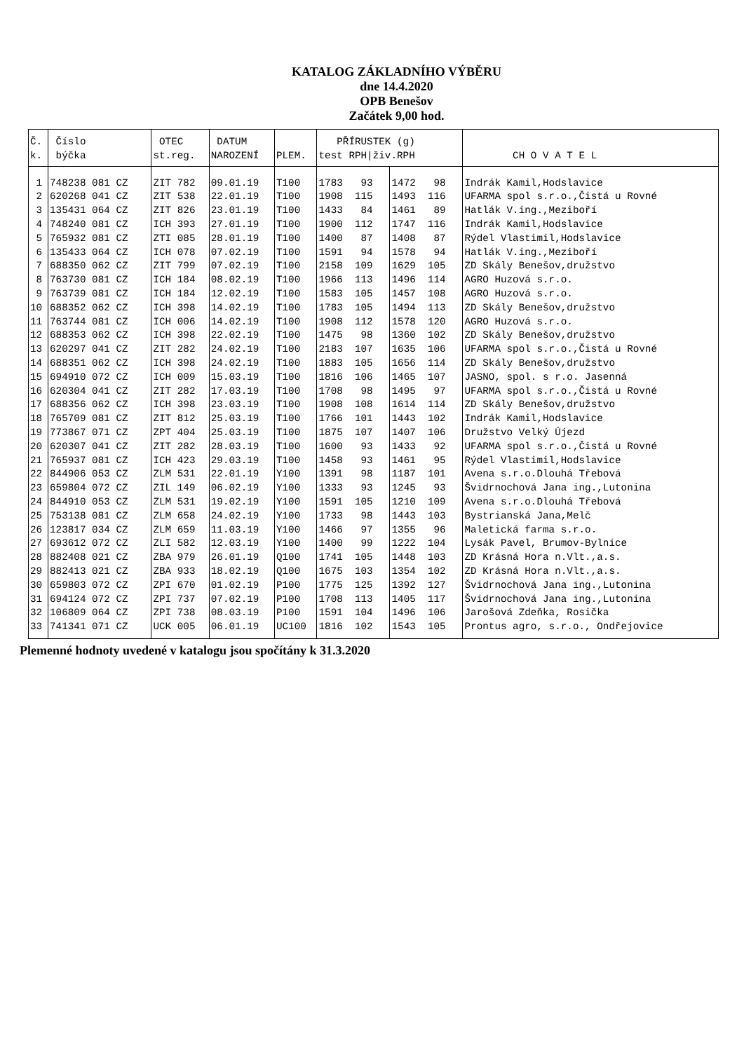KATALOG ZÁKLADNÍHO VÝBĚRU
dne 14.4.2020
OPB Benešov
Začátek 9,00 hod.
| Č. k. | Číslo býčka | OTEC st.reg. | DATUM NAROZENÍ | PLEM. | PŘÍRUSTEK (g) test RPH/živ.RPH | | CH O V A T E L |
| --- | --- | --- | --- | --- | --- | --- | --- |
| 1 | 748238 081 CZ | ZIT 782 | 09.01.19 | T100 | 1783 93 | 1472 98 | Indrák Kamil,Hodslavice |
| 2 | 620268 041 CZ | ZIT 538 | 22.01.19 | T100 | 1908 115 | 1493 116 | UFARMA spol s.r.o.,Čistá u Rovné |
| 3 | 135431 064 CZ | ZIT 826 | 23.01.19 | T100 | 1433 84 | 1461 89 | Hatlák V.ing.,Meziboří |
| 4 | 748240 081 CZ | ICH 393 | 27.01.19 | T100 | 1900 112 | 1747 116 | Indrák Kamil,Hodslavice |
| 5 | 765932 081 CZ | ZTI 085 | 28.01.19 | T100 | 1400 87 | 1408 87 | Rýdel Vlastimil,Hodslavice |
| 6 | 135433 064 CZ | ICH 078 | 07.02.19 | T100 | 1591 94 | 1578 94 | Hatlák V.ing.,Meziboří |
| 7 | 688350 062 CZ | ZIT 799 | 07.02.19 | T100 | 2158 109 | 1629 105 | ZD Skály Benešov,družstvo |
| 8 | 763730 081 CZ | ICH 184 | 08.02.19 | T100 | 1966 113 | 1496 114 | AGRO Huzová s.r.o. |
| 9 | 763739 081 CZ | ICH 184 | 12.02.19 | T100 | 1583 105 | 1457 108 | AGRO Huzová s.r.o. |
| 10 | 688352 062 CZ | ICH 398 | 14.02.19 | T100 | 1783 105 | 1494 113 | ZD Skály Benešov,družstvo |
| 11 | 763744 081 CZ | ICH 006 | 14.02.19 | T100 | 1908 112 | 1578 120 | AGRO Huzová s.r.o. |
| 12 | 688353 062 CZ | ICH 398 | 22.02.19 | T100 | 1475 98 | 1360 102 | ZD Skály Benešov,družstvo |
| 13 | 620297 041 CZ | ZIT 282 | 24.02.19 | T100 | 2183 107 | 1635 106 | UFARMA spol s.r.o.,Čistá u Rovné |
| 14 | 688351 062 CZ | ICH 398 | 24.02.19 | T100 | 1883 105 | 1656 114 | ZD Skály Benešov,družstvo |
| 15 | 694910 072 CZ | ICH 009 | 15.03.19 | T100 | 1816 106 | 1465 107 | JASNO, spol. s r.o. Jasenná |
| 16 | 620304 041 CZ | ZIT 282 | 17.03.19 | T100 | 1708 98 | 1495 97 | UFARMA spol s.r.o.,Čistá u Rovné |
| 17 | 688356 062 CZ | ICH 398 | 23.03.19 | T100 | 1908 108 | 1614 114 | ZD Skály Benešov,družstvo |
| 18 | 765709 081 CZ | ZIT 812 | 25.03.19 | T100 | 1766 101 | 1443 102 | Indrák Kamil,Hodslavice |
| 19 | 773867 071 CZ | ZPT 404 | 25.03.19 | T100 | 1875 107 | 1407 106 | Družstvo Velký Újezd |
| 20 | 620307 041 CZ | ZIT 282 | 28.03.19 | T100 | 1600 93 | 1433 92 | UFARMA spol s.r.o.,Čistá u Rovné |
| 21 | 765937 081 CZ | ICH 423 | 29.03.19 | T100 | 1458 93 | 1461 95 | Rýdel Vlastimil,Hodslavice |
| 22 | 844906 053 CZ | ZLM 531 | 22.01.19 | Y100 | 1391 98 | 1187 101 | Avena s.r.o.Dlouhá Třebová |
| 23 | 659804 072 CZ | ZIL 149 | 06.02.19 | Y100 | 1333 93 | 1245 93 | Švidrnochová Jana ing.,Lutonina |
| 24 | 844910 053 CZ | ZLM 531 | 19.02.19 | Y100 | 1591 105 | 1210 109 | Avena s.r.o.Dlouhá Třebová |
| 25 | 753138 081 CZ | ZLM 658 | 24.02.19 | Y100 | 1733 98 | 1443 103 | Bystrianská Jana,Melč |
| 26 | 123817 034 CZ | ZLM 659 | 11.03.19 | Y100 | 1466 97 | 1355 96 | Maletická farma s.r.o. |
| 27 | 693612 072 CZ | ZLI 582 | 12.03.19 | Y100 | 1400 99 | 1222 104 | Lysák Pavel, Brumov-Bylnice |
| 28 | 882408 021 CZ | ZBA 979 | 26.01.19 | Q100 | 1741 105 | 1448 103 | ZD Krásná Hora n.Vlt.,a.s. |
| 29 | 882413 021 CZ | ZBA 933 | 18.02.19 | Q100 | 1675 103 | 1354 102 | ZD Krásná Hora n.Vlt.,a.s. |
| 30 | 659803 072 CZ | ZPI 670 | 01.02.19 | P100 | 1775 125 | 1392 127 | Švidrnochová Jana ing.,Lutonina |
| 31 | 694124 072 CZ | ZPI 737 | 07.02.19 | P100 | 1708 113 | 1405 117 | Švidrnochová Jana ing.,Lutonina |
| 32 | 106809 064 CZ | ZPI 738 | 08.03.19 | P100 | 1591 104 | 1496 106 | Jarošová Zdeňka, Rosička |
| 33 | 741341 071 CZ | UCK 005 | 06.01.19 | UC100 | 1816 102 | 1543 105 | Prontus agro, s.r.o., Ondřejovice |
Plemenné hodnoty uvedené v katalogu jsou spočítány k 31.3.2020